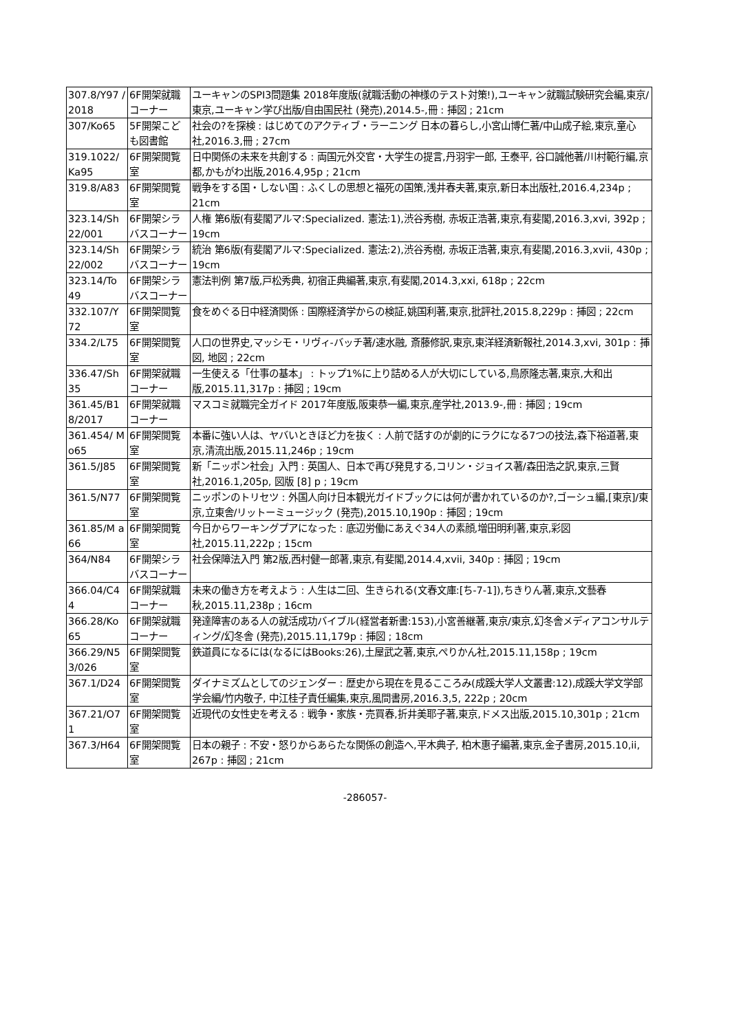| 307.8/Y97 /2018 | 6F開架就職コーナー | ユーキャンのSPI3問題集 2018年度版(就職活動の神様のテスト対策!),ユーキャン就職試験研究会編,東京/東京,ユーキャン学び出版/自由国民社 (発売),2014.5-,冊 : 挿図 ; 21cm |
| 307/Ko65 | 5F開架こども図書館 | 社会の?を探検 : はじめてのアクティブ・ラーニング 日本の暮らし,小宮山博仁著/中山成子絵,東京,童心社,2016.3,冊 ; 27cm |
| 319.1022/ Ka95 | 6F開架閲覧室 | 日中関係の未来を共創する : 両国元外交官・大学生の提言,丹羽宇一郎, 王泰平, 谷口誠他著/川村範行編,京都,かもがわ出版,2016.4,95p ; 21cm |
| 319.8/A83 | 6F開架閲覧室 | 戦争をする国・しない国 : ふくしの思想と福死の国策,浅井春夫著,東京,新日本出版社,2016.4,234p ; 21cm |
| 323.14/Sh 22/001 | 6F開架シラバスコーナー | 人権 第6版(有斐閣アルマ:Specialized. 憲法:1),渋谷秀樹, 赤坂正浩著,東京,有斐閣,2016.3,xvi, 392p ; 19cm |
| 323.14/Sh 22/002 | 6F開架シラバスコーナー | 統治 第6版(有斐閣アルマ:Specialized. 憲法:2),渋谷秀樹, 赤坂正浩著,東京,有斐閣,2016.3,xvii, 430p ; 19cm |
| 323.14/To 49 | 6F開架シラバスコーナー | 憲法判例 第7版,戸松秀典, 初宿正典編著,東京,有斐閣,2014.3,xxi, 618p ; 22cm |
| 332.107/Y 72 | 6F開架閲覧室 | 食をめぐる日中経済関係 : 国際経済学からの検証,姚国利著,東京,批評社,2015.8,229p : 挿図 ; 22cm |
| 334.2/L75 | 6F開架閲覧室 | 人口の世界史,マッシモ・リヴィ-バッチ著/速水融, 斎藤修訳,東京,東洋経済新報社,2014.3,xvi, 301p : 挿図, 地図 ; 22cm |
| 336.47/Sh 35 | 6F開架就職コーナー | 一生使える「仕事の基本」 : トップ1%に上り詰める人が大切にしている,鳥原隆志著,東京,大和出版,2015.11,317p : 挿図 ; 19cm |
| 361.45/B1 8/2017 | 6F開架就職コーナー | マスコミ就職完全ガイド 2017年度版,阪東恭一編,東京,産学社,2013.9-,冊 : 挿図 ; 19cm |
| 361.454/ Mo65 | 6F開架閲覧室 | 本番に強い人は、ヤバいときほど力を抜く : 人前で話すのが劇的にラクになる7つの技法,森下裕道著,東京,清流出版,2015.11,246p ; 19cm |
| 361.5/J85 | 6F開架閲覧室 | 新「ニッポン社会」入門 : 英国人、日本で再び発見する,コリン・ジョイス著/森田浩之訳,東京,三賢社,2016.1,205p, 図版 [8] p ; 19cm |
| 361.5/N77 | 6F開架閲覧室 | ニッポンのトリセツ : 外国人向け日本観光ガイドブックには何が書かれているのか?,ゴーシュ編,[東京]/東京,立東舎/リットーミュージック (発売),2015.10,190p : 挿図 ; 19cm |
| 361.85/M a66 | 6F開架閲覧室 | 今日からワーキングプアになった : 底辺労働にあえぐ34人の素顔,増田明利著,東京,彩図社,2015.11,222p ; 15cm |
| 364/N84 | 6F開架シラバスコーナー | 社会保障法入門 第2版,西村健一郎著,東京,有斐閣,2014.4,xvii, 340p : 挿図 ; 19cm |
| 366.04/C4 4 | 6F開架就職コーナー | 未来の働き方を考えよう : 人生は二回、生きられる(文春文庫:[ち-7-1]),ちきりん著,東京,文藝春秋,2015.11,238p ; 16cm |
| 366.28/Ko 65 | 6F開架就職コーナー | 発達障害のある人の就活成功バイブル(経営者新書:153),小宮善継著,東京/東京,幻冬舎メディアコンサルティング/幻冬舎 (発売),2015.11,179p : 挿図 ; 18cm |
| 366.29/N5 3/026 | 6F開架閲覧室 | 鉄道員になるには(なるにはBooks:26),土屋武之著,東京,ぺりかん社,2015.11,158p ; 19cm |
| 367.1/D24 | 6F開架閲覧室 | ダイナミズムとしてのジェンダー : 歴史から現在を見るこころみ(成蹊大学人文叢書:12),成蹊大学文学部学会編/竹内敬子, 中江桂子責任編集,東京,風間書房,2016.3,5, 222p ; 20cm |
| 367.21/O7 1 | 6F開架閲覧室 | 近現代の女性史を考える : 戦争・家族・売買春,折井美耶子著,東京,ドメス出版,2015.10,301p ; 21cm |
| 367.3/H64 | 6F開架閲覧室 | 日本の親子 : 不安・怒りからあらたな関係の創造へ,平木典子, 柏木惠子編著,東京,金子書房,2015.10,ii, 267p : 挿図 ; 21cm |
-286057-